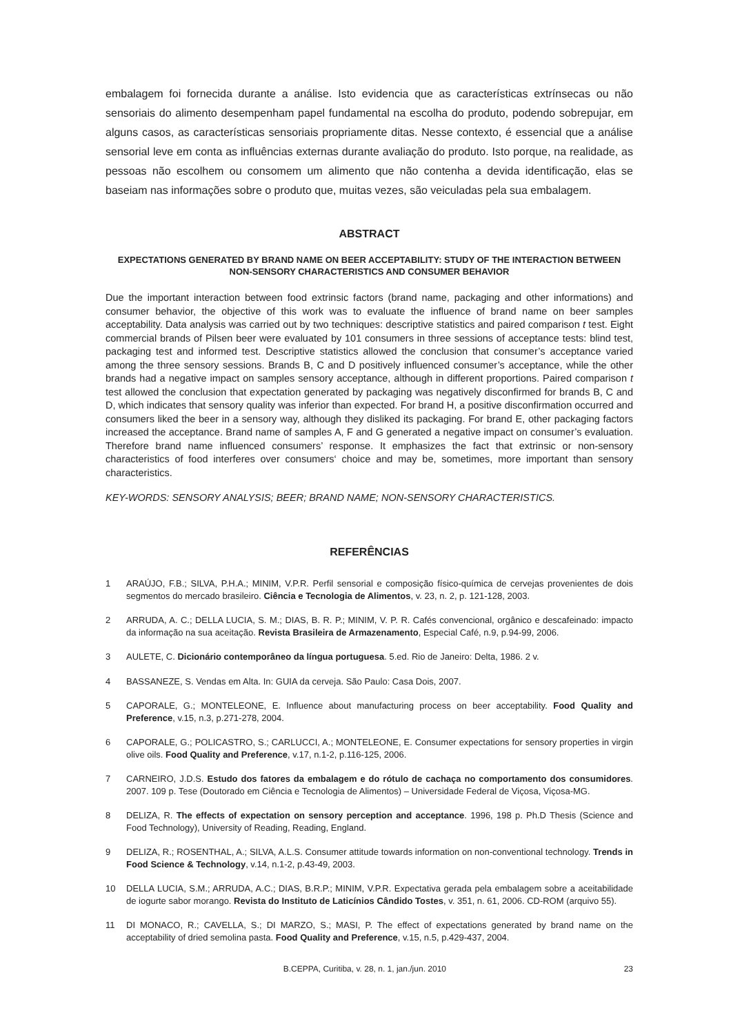embalagem foi fornecida durante a análise. Isto evidencia que as características extrínsecas ou não sensoriais do alimento desempenham papel fundamental na escolha do produto, podendo sobrepujar, em alguns casos, as características sensoriais propriamente ditas. Nesse contexto, é essencial que a análise sensorial leve em conta as influências externas durante avaliação do produto. Isto porque, na realidade, as pessoas não escolhem ou consomem um alimento que não contenha a devida identificação, elas se baseiam nas informações sobre o produto que, muitas vezes, são veiculadas pela sua embalagem.
ABSTRACT
EXPECTATIONS GENERATED BY BRAND NAME ON BEER ACCEPTABILITY: STUDY OF THE INTERACTION BETWEEN NON-SENSORY CHARACTERISTICS AND CONSUMER BEHAVIOR
Due the important interaction between food extrinsic factors (brand name, packaging and other informations) and consumer behavior, the objective of this work was to evaluate the influence of brand name on beer samples acceptability. Data analysis was carried out by two techniques: descriptive statistics and paired comparison t test. Eight commercial brands of Pilsen beer were evaluated by 101 consumers in three sessions of acceptance tests: blind test, packaging test and informed test. Descriptive statistics allowed the conclusion that consumer’s acceptance varied among the three sensory sessions. Brands B, C and D positively influenced consumer’s acceptance, while the other brands had a negative impact on samples sensory acceptance, although in different proportions. Paired comparison t test allowed the conclusion that expectation generated by packaging was negatively disconfirmed for brands B, C and D, which indicates that sensory quality was inferior than expected. For brand H, a positive disconfirmation occurred and consumers liked the beer in a sensory way, although they disliked its packaging. For brand E, other packaging factors increased the acceptance. Brand name of samples A, F and G generated a negative impact on consumer’s evaluation. Therefore brand name influenced consumers’ response. It emphasizes the fact that extrinsic or non-sensory characteristics of food interferes over consumers‘ choice and may be, sometimes, more important than sensory characteristics.
KEY-WORDS: SENSORY ANALYSIS; BEER; BRAND NAME; NON-SENSORY CHARACTERISTICS.
REFERÊNCIAS
1 ARAÚJO, F.B.; SILVA, P.H.A.; MINIM, V.P.R. Perfil sensorial e composição físico-química de cervejas provenientes de dois segmentos do mercado brasileiro. Ciência e Tecnologia de Alimentos, v. 23, n. 2, p. 121-128, 2003.
2 ARRUDA, A. C.; DELLA LUCIA, S. M.; DIAS, B. R. P.; MINIM, V. P. R. Cafés convencional, orgânico e descafeinado: impacto da informação na sua aceitação. Revista Brasileira de Armazenamento, Especial Café, n.9, p.94-99, 2006.
3 AULETE, C. Dicionário contemporâneo da língua portuguesa. 5.ed. Rio de Janeiro: Delta, 1986. 2 v.
4 BASSANEZE, S. Vendas em Alta. In: GUIA da cerveja. São Paulo: Casa Dois, 2007.
5 CAPORALE, G.; MONTELEONE, E. Influence about manufacturing process on beer acceptability. Food Quality and Preference, v.15, n.3, p.271-278, 2004.
6 CAPORALE, G.; POLICASTRO, S.; CARLUCCI, A.; MONTELEONE, E. Consumer expectations for sensory properties in virgin olive oils. Food Quality and Preference, v.17, n.1-2, p.116-125, 2006.
7 CARNEIRO, J.D.S. Estudo dos fatores da embalagem e do rótulo de cachaça no comportamento dos consumidores. 2007. 109 p. Tese (Doutorado em Ciência e Tecnologia de Alimentos) – Universidade Federal de Viçosa, Viçosa-MG.
8 DELIZA, R. The effects of expectation on sensory perception and acceptance. 1996, 198 p. Ph.D Thesis (Science and Food Technology), University of Reading, Reading, England.
9 DELIZA, R.; ROSENTHAL, A.; SILVA, A.L.S. Consumer attitude towards information on non-conventional technology. Trends in Food Science & Technology, v.14, n.1-2, p.43-49, 2003.
10 DELLA LUCIA, S.M.; ARRUDA, A.C.; DIAS, B.R.P.; MINIM, V.P.R. Expectativa gerada pela embalagem sobre a aceitabilidade de iogurte sabor morango. Revista do Instituto de Laticínios Cândido Tostes, v. 351, n. 61, 2006. CD-ROM (arquivo 55).
11 DI MONACO, R.; CAVELLA, S.; DI MARZO, S.; MASI, P. The effect of expectations generated by brand name on the acceptability of dried semolina pasta. Food Quality and Preference, v.15, n.5, p.429-437, 2004.
B.CEPPA, Curitiba, v. 28, n. 1, jan./jun. 2010 23